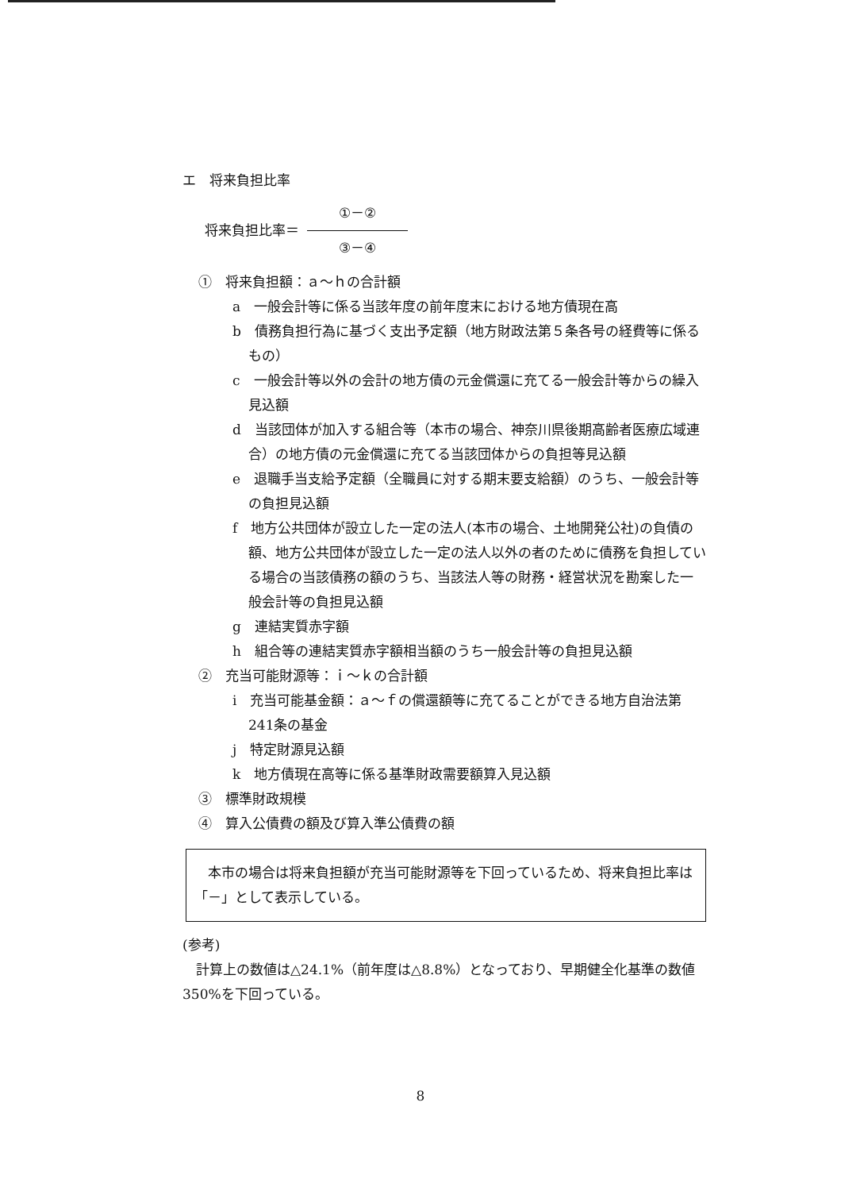エ　将来負担比率
将来負担比率＝ ①－② ③－④
①　将来負担額：ａ～ｈの合計額
a　一般会計等に係る当該年度の前年度末における地方債現在高
b　債務負担行為に基づく支出予定額（地方財政法第５条各号の経費等に係るもの）
c　一般会計等以外の会計の地方債の元金償還に充てる一般会計等からの繰入見込額
d　当該団体が加入する組合等（本市の場合、神奈川県後期高齢者医療広域連合）の地方債の元金償還に充てる当該団体からの負担等見込額
e　退職手当支給予定額（全職員に対する期末要支給額）のうち、一般会計等の負担見込額
f　地方公共団体が設立した一定の法人(本市の場合、土地開発公社)の負債の額、地方公共団体が設立した一定の法人以外の者のために債務を負担している場合の当該債務の額のうち、当該法人等の財務・経営状況を勘案した一般会計等の負担見込額
g　連結実質赤字額
h　組合等の連結実質赤字額相当額のうち一般会計等の負担見込額
②　充当可能財源等：ｉ～ｋの合計額
i　充当可能基金額：ａ～ｆの償還額等に充てることができる地方自治法第241条の基金
j　特定財源見込額
k　地方債現在高等に係る基準財政需要額算入見込額
③　標準財政規模
④　算入公債費の額及び算入準公債費の額
　本市の場合は将来負担額が充当可能財源等を下回っているため、将来負担比率は「－」として表示している。
(参考)
　計算上の数値は△24.1%（前年度は△8.8%）となっており、早期健全化基準の数値350%を下回っている。
8